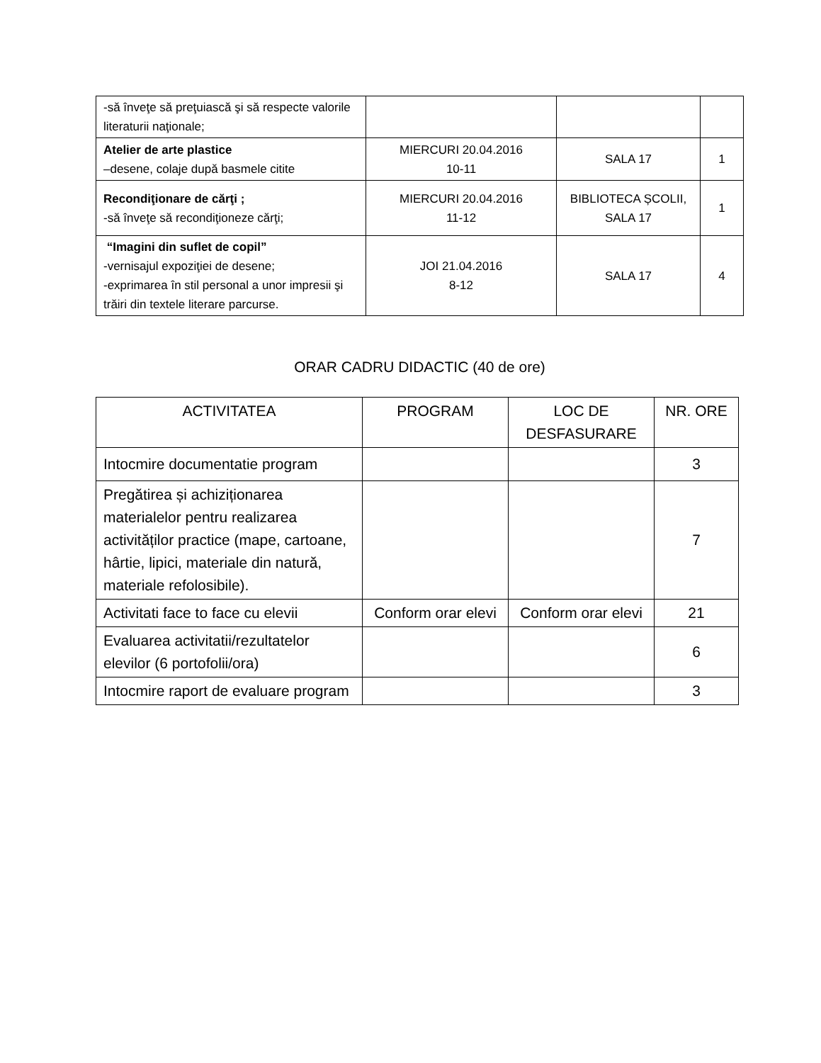| -să înveţe să preţuiască şi să respecte valorile literaturii naţionale; | | | |
| Atelier de arte plastice –desene, colaje după basmele citite | MIERCURI 20.04.2016 10-11 | SALA 17 | 1 |
| Recondiţionare de cărţi ; -să înveţe să recondiţioneze cărţi; | MIERCURI 20.04.2016 11-12 | BIBLIOTECA ȘCOLII, SALA 17 | 1 |
| “Imagini din suflet de copil” -vernisajul expoziţiei de desene; -exprimarea în stil personal a unor impresii şi trăiri din textele literare parcurse. | JOI 21.04.2016 8-12 | SALA 17 | 4 |
ORAR CADRU DIDACTIC (40 de ore)
| ACTIVITATEA | PROGRAM | LOC DE DESFASURARE | NR. ORE |
| --- | --- | --- | --- |
| Intocmire documentatie program | | | 3 |
| Pregătirea și achiziționarea materialelor pentru realizarea activităților practice (mape, cartoane, hârtie, lipici, materiale din natură, materiale refolosibile). | | | 7 |
| Activitati face to face cu elevii | Conform orar elevi | Conform orar elevi | 21 |
| Evaluarea activitatii/rezultatelor elevilor (6 portofolii/ora) | | | 6 |
| Intocmire raport de evaluare program | | | 3 |